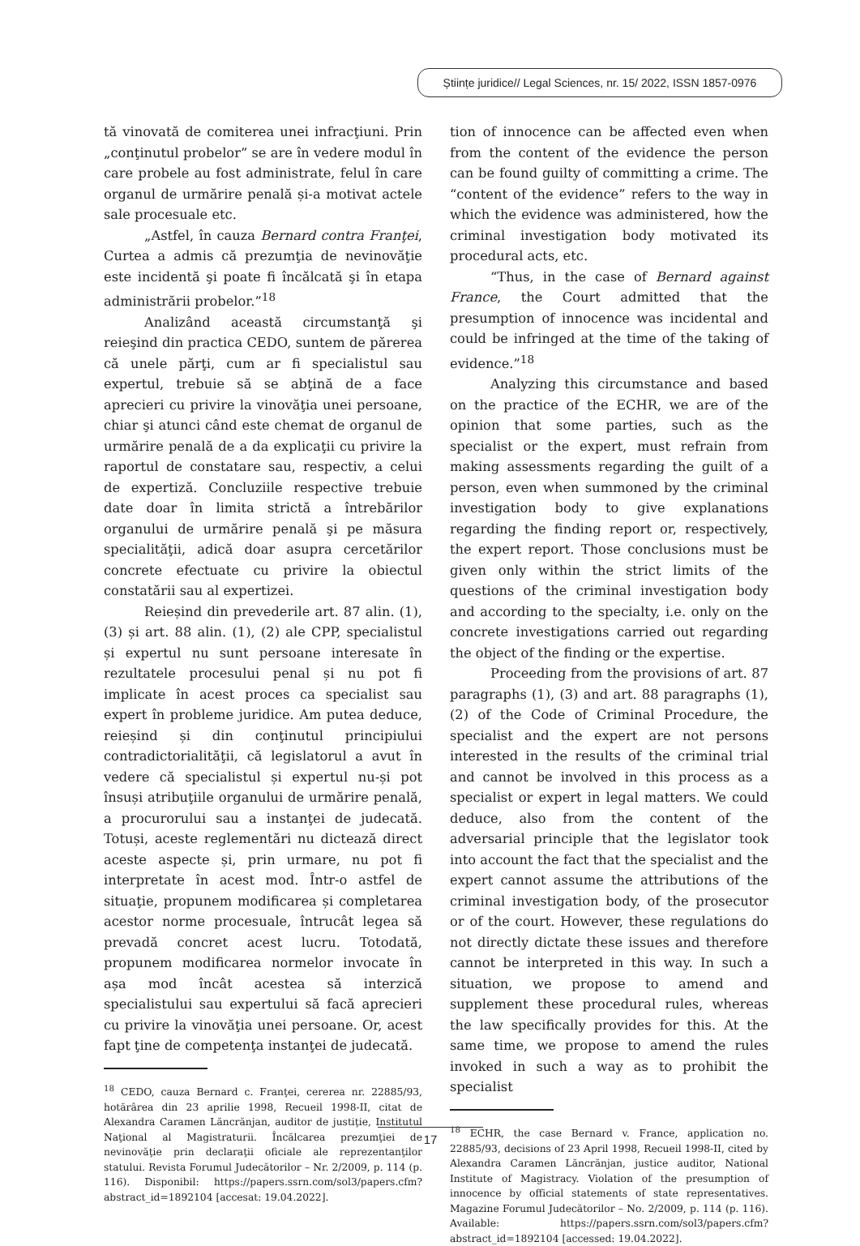Științe juridice// Legal Sciences, nr. 15/ 2022, ISSN 1857-0976
tă vinovată de comiterea unei infracţiuni. Prin „conţinutul probelor” se are în vedere modul în care probele au fost administrate, felul în care organul de urmărire penală și-a motivat actele sale procesuale etc.
„Astfel, în cauza Bernard contra Franţei, Curtea a admis că prezumţia de nevinovăţie este incidentă şi poate fi încălcată şi în etapa administrării probelor.”<sup>18</sup>
Analizând această circumstanţă şi reieşind din practica CEDO, suntem de părerea că unele părţi, cum ar fi specialistul sau expertul, trebuie să se abţină de a face aprecieri cu privire la vinovăţia unei persoane, chiar şi atunci când este chemat de organul de urmărire penală de a da explicaţii cu privire la raportul de constatare sau, respectiv, a celui de expertiză. Concluziile respective trebuie date doar în limita strictă a întrebărilor organului de urmărire penală şi pe măsura specialităţii, adică doar asupra cercetărilor concrete efectuate cu privire la obiectul constatării sau al expertizei.
Reieșind din prevederile art. 87 alin. (1), (3) și art. 88 alin. (1), (2) ale CPP, specialistul și expertul nu sunt persoane interesate în rezultatele procesului penal și nu pot fi implicate în acest proces ca specialist sau expert în probleme juridice. Am putea deduce, reieșind și din conţinutul principiului contradictorialităţii, că legislatorul a avut în vedere că specialistul și expertul nu-și pot însuși atribuţiile organului de urmărire penală, a procurorului sau a instanţei de judecată. Totuși, aceste reglementări nu dictează direct aceste aspecte și, prin urmare, nu pot fi interpretate în acest mod. Într-o astfel de situaţie, propunem modificarea și completarea acestor norme procesuale, întrucât legea să prevadă concret acest lucru. Totodată, propunem modificarea normelor invocate în așa mod încât acestea să interzică specialistului sau expertului să facă aprecieri cu privire la vinovăţia unei persoane. Or, acest fapt ţine de competenţa instanţei de judecată.
<sup>18</sup> CEDO, cauza Bernard c. Franţei, cererea nr. 22885/93, hotărârea din 23 aprilie 1998, Recueil 1998-II, citat de Alexandra Caramen Lăncrănjan, auditor de justiţie, Institutul Naţional al Magistraturii. Încălcarea prezumţiei de nevinovăţie prin declaraţii oficiale ale reprezentanţilor statului. Revista Forumul Judecătorilor – Nr. 2/2009, p. 114 (p. 116). Disponibil: https://papers.ssrn.com/sol3/papers.cfm?abstract_id=1892104 [accesat: 19.04.2022].
tion of innocence can be affected even when from the content of the evidence the person can be found guilty of committing a crime. The “content of the evidence” refers to the way in which the evidence was administered, how the criminal investigation body motivated its procedural acts, etc.
“Thus, in the case of Bernard against France, the Court admitted that the presumption of innocence was incidental and could be infringed at the time of the taking of evidence.”<sup>18</sup>
Analyzing this circumstance and based on the practice of the ECHR, we are of the opinion that some parties, such as the specialist or the expert, must refrain from making assessments regarding the guilt of a person, even when summoned by the criminal investigation body to give explanations regarding the finding report or, respectively, the expert report. Those conclusions must be given only within the strict limits of the questions of the criminal investigation body and according to the specialty, i.e. only on the concrete investigations carried out regarding the object of the finding or the expertise.
Proceeding from the provisions of art. 87 paragraphs (1), (3) and art. 88 paragraphs (1), (2) of the Code of Criminal Procedure, the specialist and the expert are not persons interested in the results of the criminal trial and cannot be involved in this process as a specialist or expert in legal matters. We could deduce, also from the content of the adversarial principle that the legislator took into account the fact that the specialist and the expert cannot assume the attributions of the criminal investigation body, of the prosecutor or of the court. However, these regulations do not directly dictate these issues and therefore cannot be interpreted in this way. In such a situation, we propose to amend and supplement these procedural rules, whereas the law specifically provides for this. At the same time, we propose to amend the rules invoked in such a way as to prohibit the specialist
<sup>18</sup> ECHR, the case Bernard v. France, application no. 22885/93, decisions of 23 April 1998, Recueil 1998-II, cited by Alexandra Caramen Lăncrănjan, justice auditor, National Institute of Magistracy. Violation of the presumption of innocence by official statements of state representatives. Magazine Forumul Judecătorilor – No. 2/2009, p. 114 (p. 116). Available: https://papers.ssrn.com/sol3/papers.cfm?abstract_id=1892104 [accessed: 19.04.2022].
17